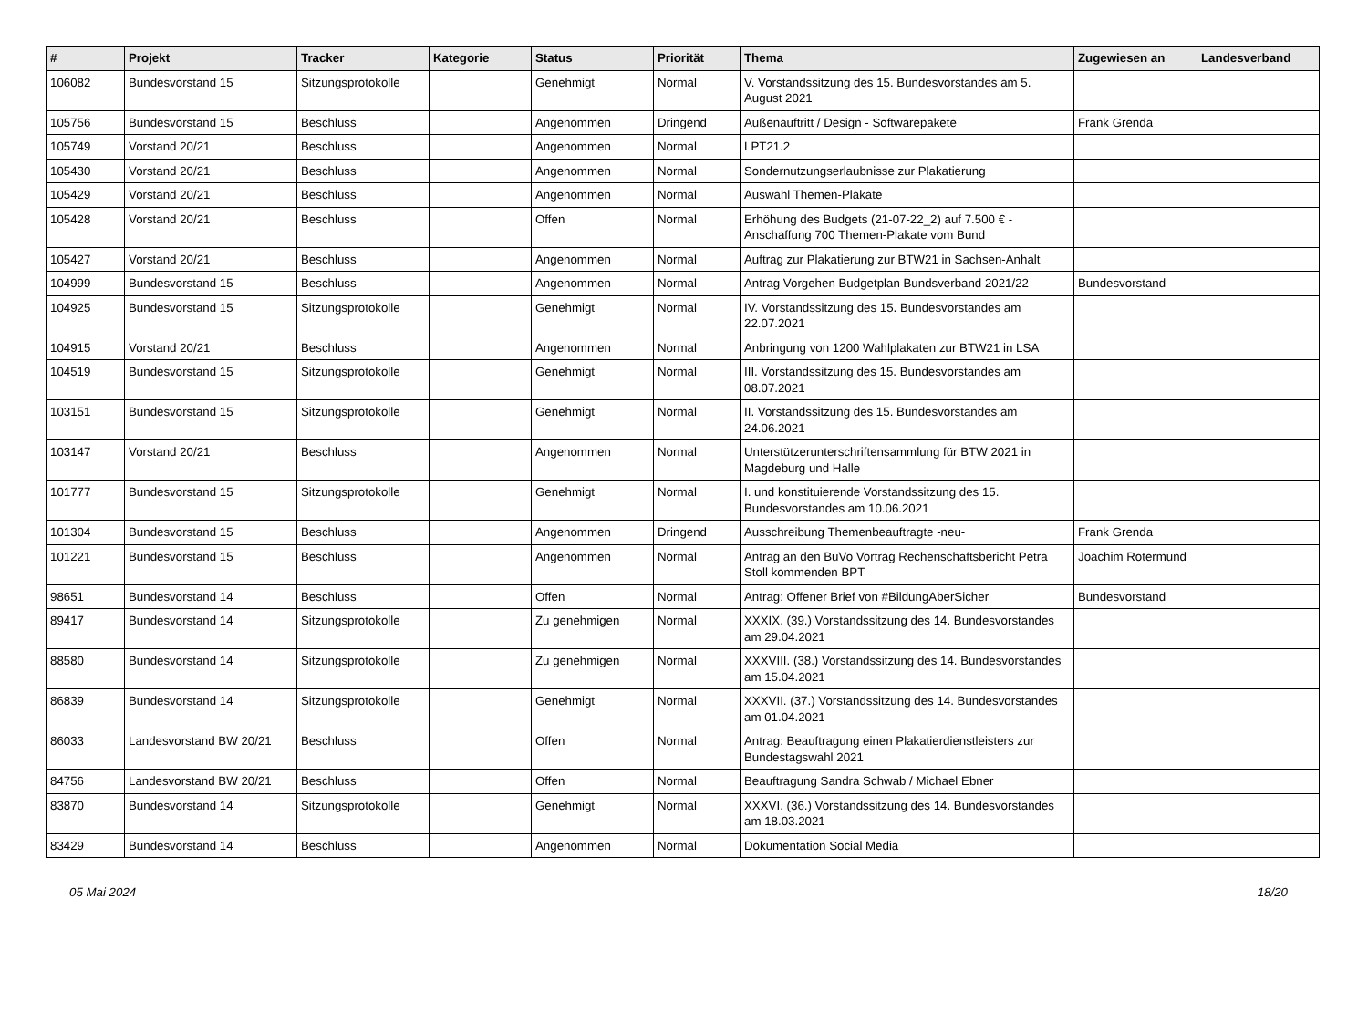| # | Projekt | Tracker | Kategorie | Status | Priorität | Thema | Zugewiesen an | Landesverband |
| --- | --- | --- | --- | --- | --- | --- | --- | --- |
| 106082 | Bundesvorstand 15 | Sitzungsprotokolle | | Genehmigt | Normal | V. Vorstandssitzung des 15. Bundesvorstandes am 5. August 2021 | | |
| 105756 | Bundesvorstand 15 | Beschluss | | Angenommen | Dringend | Außenauftritt / Design - Softwarepakete | Frank Grenda | |
| 105749 | Vorstand 20/21 | Beschluss | | Angenommen | Normal | LPT21.2 | | |
| 105430 | Vorstand 20/21 | Beschluss | | Angenommen | Normal | Sondernutzungserlaubnisse zur Plakatierung | | |
| 105429 | Vorstand 20/21 | Beschluss | | Angenommen | Normal | Auswahl Themen-Plakate | | |
| 105428 | Vorstand 20/21 | Beschluss | | Offen | Normal | Erhöhung des Budgets (21-07-22_2) auf 7.500 € - Anschaffung 700 Themen-Plakate vom Bund | | |
| 105427 | Vorstand 20/21 | Beschluss | | Angenommen | Normal | Auftrag zur Plakatierung zur BTW21 in Sachsen-Anhalt | | |
| 104999 | Bundesvorstand 15 | Beschluss | | Angenommen | Normal | Antrag Vorgehen Budgetplan Bundsverband 2021/22 | Bundesvorstand | |
| 104925 | Bundesvorstand 15 | Sitzungsprotokolle | | Genehmigt | Normal | IV. Vorstandssitzung des 15. Bundesvorstandes am 22.07.2021 | | |
| 104915 | Vorstand 20/21 | Beschluss | | Angenommen | Normal | Anbringung von 1200 Wahlplakaten zur BTW21 in LSA | | |
| 104519 | Bundesvorstand 15 | Sitzungsprotokolle | | Genehmigt | Normal | III. Vorstandssitzung des 15. Bundesvorstandes am 08.07.2021 | | |
| 103151 | Bundesvorstand 15 | Sitzungsprotokolle | | Genehmigt | Normal | II. Vorstandssitzung des 15. Bundesvorstandes am 24.06.2021 | | |
| 103147 | Vorstand 20/21 | Beschluss | | Angenommen | Normal | Unterstützerunterschriftensammlung für BTW 2021 in Magdeburg und Halle | | |
| 101777 | Bundesvorstand 15 | Sitzungsprotokolle | | Genehmigt | Normal | I. und konstituierende Vorstandssitzung des 15. Bundesvorstandes am 10.06.2021 | | |
| 101304 | Bundesvorstand 15 | Beschluss | | Angenommen | Dringend | Ausschreibung Themenbeauftragte -neu- | Frank Grenda | |
| 101221 | Bundesvorstand 15 | Beschluss | | Angenommen | Normal | Antrag an den BuVo Vortrag Rechenschaftsbericht Petra Stoll kommenden BPT | Joachim Rotermund | |
| 98651 | Bundesvorstand 14 | Beschluss | | Offen | Normal | Antrag: Offener Brief von #BildungAberSicher | Bundesvorstand | |
| 89417 | Bundesvorstand 14 | Sitzungsprotokolle | | Zu genehmigen | Normal | XXXIX. (39.) Vorstandssitzung des 14. Bundesvorstandes am 29.04.2021 | | |
| 88580 | Bundesvorstand 14 | Sitzungsprotokolle | | Zu genehmigen | Normal | XXXVIII. (38.) Vorstandssitzung des 14. Bundesvorstandes am 15.04.2021 | | |
| 86839 | Bundesvorstand 14 | Sitzungsprotokolle | | Genehmigt | Normal | XXXVII. (37.) Vorstandssitzung des 14. Bundesvorstandes am 01.04.2021 | | |
| 86033 | Landesvorstand BW 20/21 | Beschluss | | Offen | Normal | Antrag: Beauftragung einen Plakatierdienstleisters zur Bundestagswahl 2021 | | |
| 84756 | Landesvorstand BW 20/21 | Beschluss | | Offen | Normal | Beauftragung Sandra Schwab / Michael Ebner | | |
| 83870 | Bundesvorstand 14 | Sitzungsprotokolle | | Genehmigt | Normal | XXXVI. (36.) Vorstandssitzung des 14. Bundesvorstandes am 18.03.2021 | | |
| 83429 | Bundesvorstand 14 | Beschluss | | Angenommen | Normal | Dokumentation Social Media | | |
05 Mai 2024 18/20